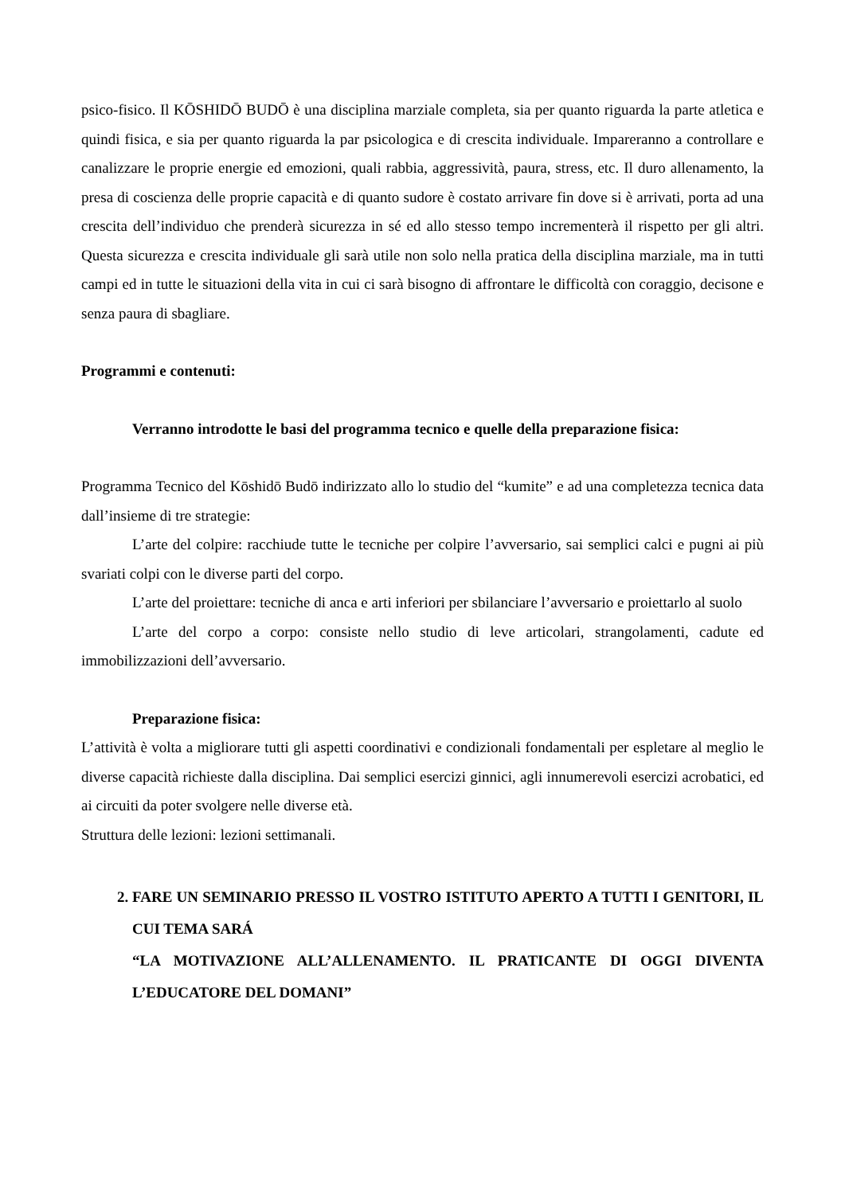psico-fisico. Il KŌSHIDŌ BUDŌ è una disciplina marziale completa, sia per quanto riguarda la parte atletica e quindi fisica, e sia per quanto riguarda la par psicologica e di crescita individuale. Impareranno a controllare e canalizzare le proprie energie ed emozioni, quali rabbia, aggressività, paura, stress, etc. Il duro allenamento, la presa di coscienza delle proprie capacità e di quanto sudore è costato arrivare fin dove si è arrivati, porta ad una crescita dell’individuo che prenderà sicurezza in sé ed allo stesso tempo incrementerà il rispetto per gli altri. Questa sicurezza e crescita individuale gli sarà utile non solo nella pratica della disciplina marziale, ma in tutti campi ed in tutte le situazioni della vita in cui ci sarà bisogno di affrontare le difficoltà con coraggio, decisone e senza paura di sbagliare.
Programmi e contenuti:
Verranno introdotte le basi del programma tecnico e quelle della preparazione fisica:
Programma Tecnico del Kōshidō Budō indirizzato allo lo studio del “kumite” e ad una completezza tecnica data dall’insieme di tre strategie:
L’arte del colpire: racchiude tutte le tecniche per colpire l’avversario, sai semplici calci e pugni ai più svariati colpi con le diverse parti del corpo.
L’arte del proiettare: tecniche di anca e arti inferiori per sbilanciare l’avversario e proiettarlo al suolo
L’arte del corpo a corpo: consiste nello studio di leve articolari, strangolamenti, cadute ed immobilizzazioni dell’avversario.
Preparazione fisica:
L’attività è volta a migliorare tutti gli aspetti coordinativi e condizionali fondamentali per espletare al meglio le diverse capacità richieste dalla disciplina. Dai semplici esercizi ginnici, agli innumerevoli esercizi acrobatici, ed ai circuiti da poter svolgere nelle diverse età.
Struttura delle lezioni: lezioni settimanali.
2. FARE UN SEMINARIO PRESSO IL VOSTRO ISTITUTO APERTO A TUTTI I GENITORI, IL CUI TEMA SARÁ
“LA MOTIVAZIONE ALL’ALLENAMENTO. IL PRATICANTE DI OGGI DIVENTA L’EDUCATORE DEL DOMANI”